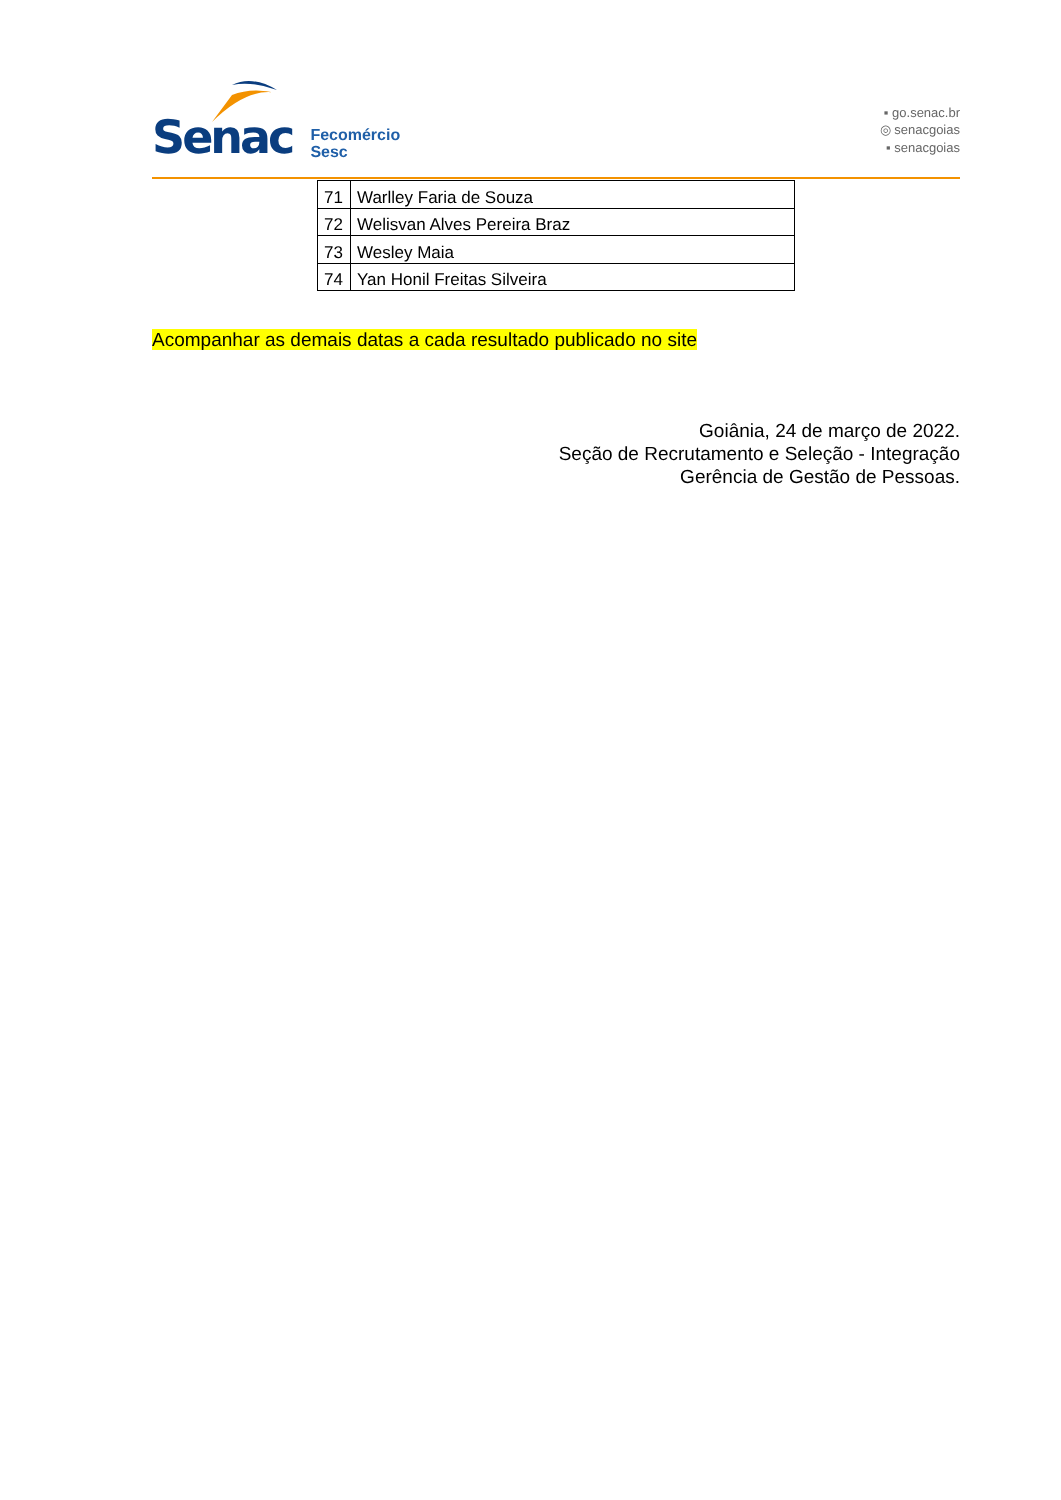Senac
Fecomércio
Sesc
▪ go.senac.br
◎ senacgoias
▪ senacgoias
| 71 | Warlley Faria de Souza |
| 72 | Welisvan Alves Pereira Braz |
| 73 | Wesley Maia |
| 74 | Yan Honil Freitas Silveira |
Acompanhar as demais datas a cada resultado publicado no site
Goiânia, 24 de março de 2022.
Seção de Recrutamento e Seleção - Integração
Gerência de Gestão de Pessoas.